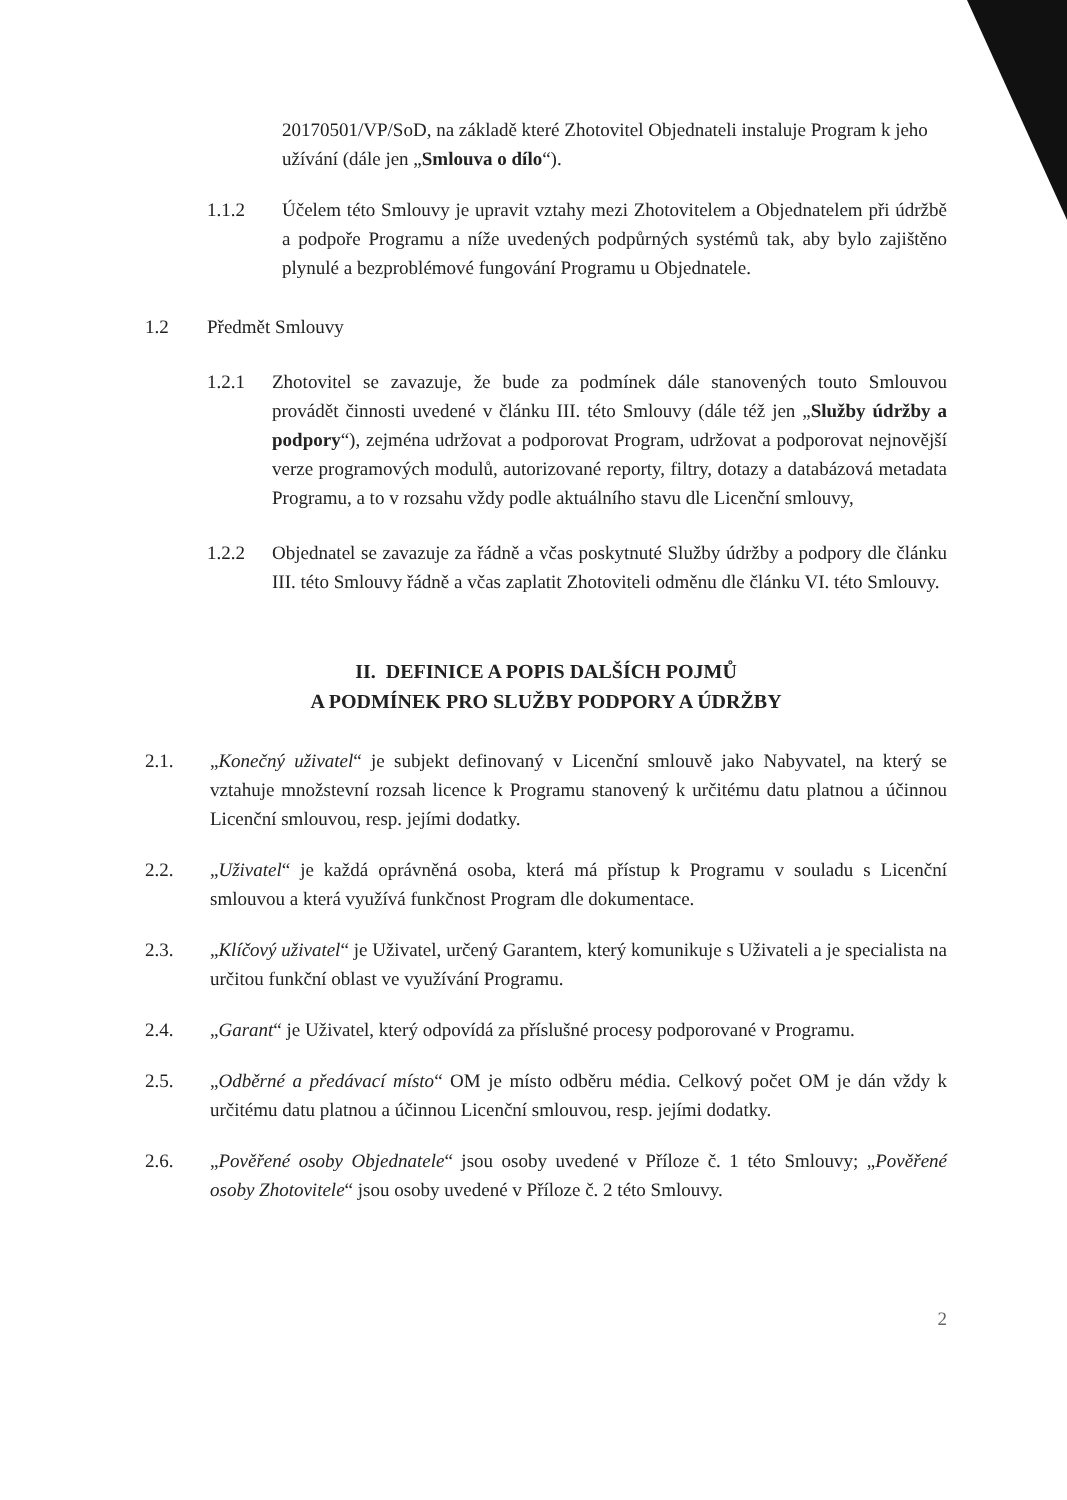20170501/VP/SoD, na základě které Zhotovitel Objednateli instaluje Program k jeho užívání (dále jen „Smlouva o dílo“).
1.1.2 Účelem této Smlouvy je upravit vztahy mezi Zhotovitelem a Objednatelem při údržbě a podpoře Programu a níže uvedených podpůrných systémů tak, aby bylo zajištěno plynulé a bezproblémové fungování Programu u Objednatele.
1.2 Předmět Smlouvy
1.2.1 Zhotovitel se zavazuje, že bude za podmínek dále stanovených touto Smlouvou provádět činnosti uvedené v článku III. této Smlouvy (dále též jen „Služby údržby a podpory“), zejména udržovat a podporovat Program, udržovat a podporovat nejnovější verze programových modulů, autorizované reporty, filtry, dotazy a databázová metadata Programu, a to v rozsahu vždy podle aktuálního stavu dle Licenční smlouvy,
1.2.2 Objednatel se zavazuje za řádně a včas poskytnuté Služby údržby a podpory dle článku III. této Smlouvy řádně a včas zaplatit Zhotoviteli odměnu dle článku VI. této Smlouvy.
II. DEFINICE A POPIS DALŠÍCH POJMŮ
A PODMÍNEK PRO SLUŽBY PODPORY A ÚDRŽBY
2.1. „Konečný uživatel“ je subjekt definovaný v Licenční smlouvě jako Nabyvatel, na který se vztahuje množstevní rozsah licence k Programu stanovený k určitému datu platnou a účinnou Licenční smlouvou, resp. jejími dodatky.
2.2. „Uživatel“ je každá oprávněná osoba, která má přístup k Programu v souladu s Licenční smlouvou a která využívá funkčnost Program dle dokumentace.
2.3. „Klíčový uživatel“ je Uživatel, určený Garantem, který komunikuje s Uživateli a je specialista na určitou funkční oblast ve využívání Programu.
2.4. „Garant“ je Uživatel, který odpovídá za příslušné procesy podporované v Programu.
2.5. „Odběrné a předávací místo“ OM je místo odběru média. Celkový počet OM je dán vždy k určitému datu platnou a účinnou Licenční smlouvou, resp. jejími dodatky.
2.6. „Pověřené osoby Objednatele“ jsou osoby uvedené v Příloze č. 1 této Smlouvy; „Pověřené osoby Zhotovitele“ jsou osoby uvedené v Příloze č. 2 této Smlouvy.
2